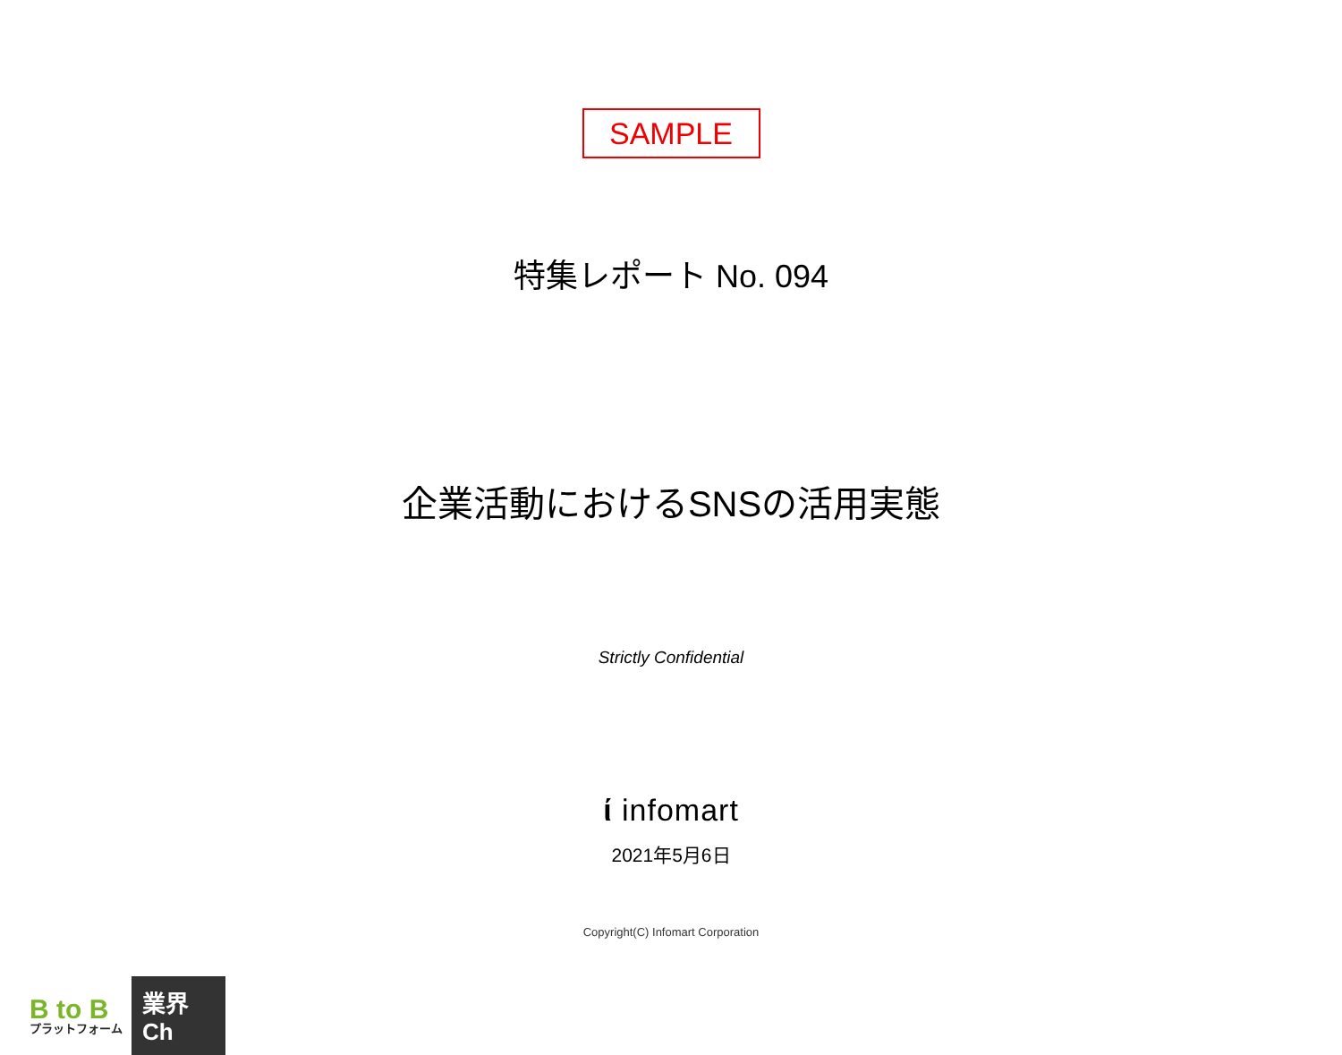SAMPLE
特集レポート No. 094
企業活動におけるSNSの活用実態
Strictly Confidential
ί infomart
2021年5月6日
Copyright(C) Infomart Corporation
B to B
プラットフォーム
業界Ch